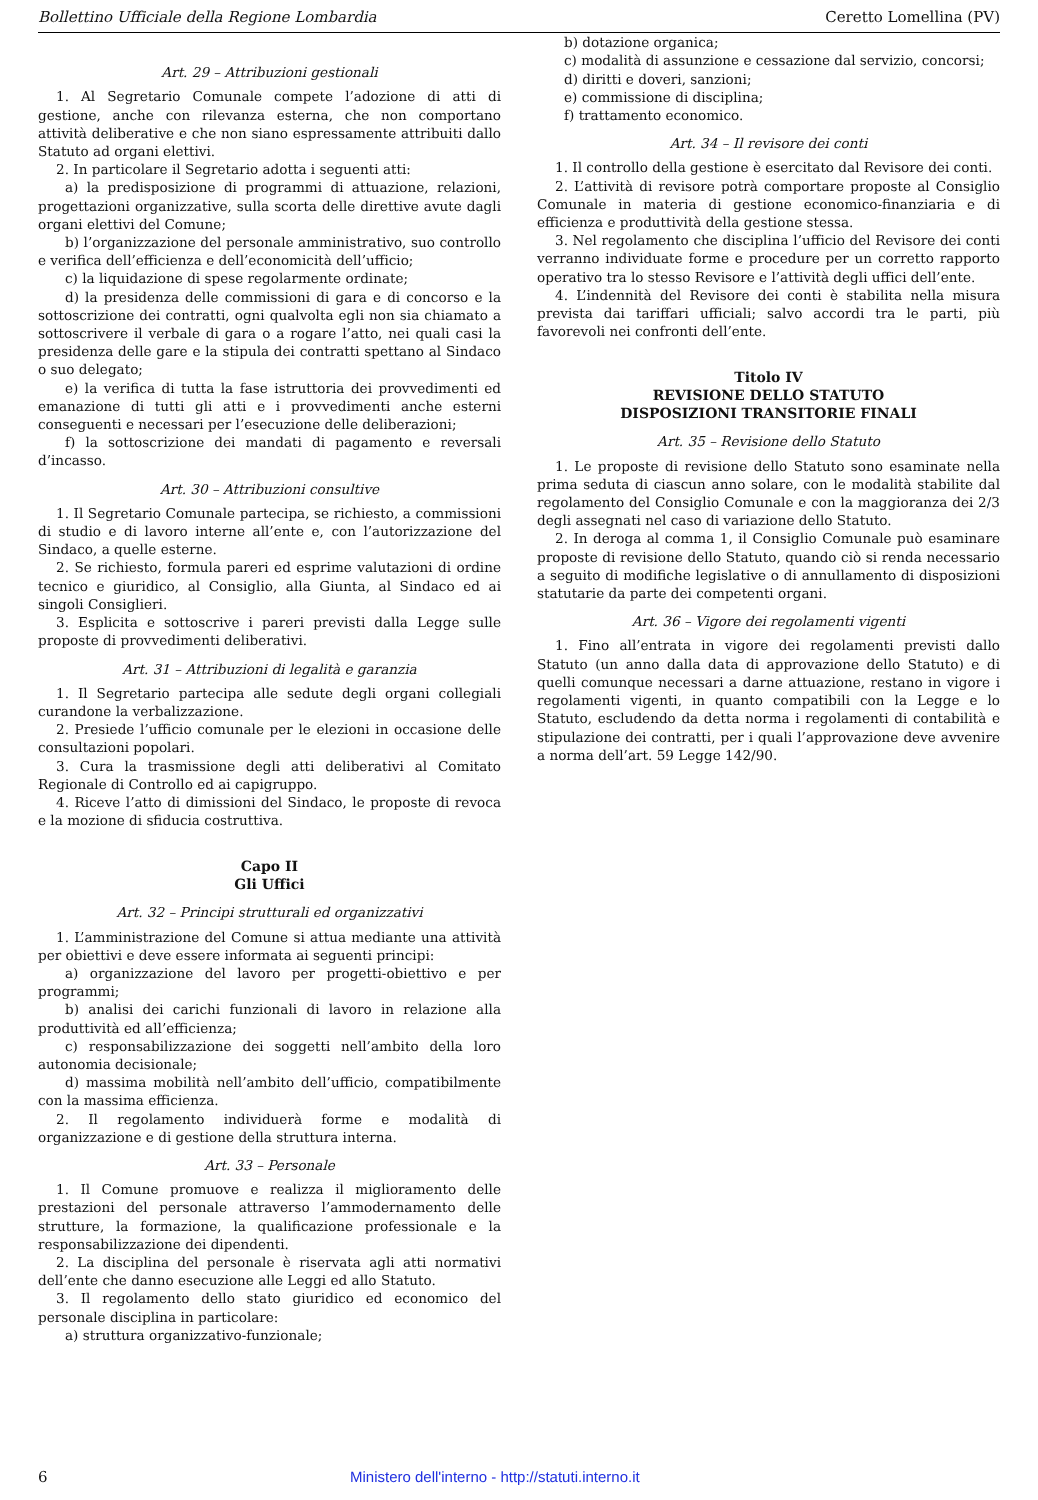Bollettino Ufficiale della Regione Lombardia Ceretto Lomellina (PV)
Art. 29 – Attribuzioni gestionali
1. Al Segretario Comunale compete l’adozione di atti di gestione, anche con rilevanza esterna, che non comportano attività deliberative e che non siano espressamente attribuiti dallo Statuto ad organi elettivi.
2. In particolare il Segretario adotta i seguenti atti:
a) la predisposizione di programmi di attuazione, relazioni, progettazioni organizzative, sulla scorta delle direttive avute dagli organi elettivi del Comune;
b) l’organizzazione del personale amministrativo, suo controllo e verifica dell’efficienza e dell’economicità dell’ufficio;
c) la liquidazione di spese regolarmente ordinate;
d) la presidenza delle commissioni di gara e di concorso e la sottoscrizione dei contratti, ogni qualvolta egli non sia chiamato a sottoscrivere il verbale di gara o a rogare l’atto, nei quali casi la presidenza delle gare e la stipula dei contratti spettano al Sindaco o suo delegato;
e) la verifica di tutta la fase istruttoria dei provvedimenti ed emanazione di tutti gli atti e i provvedimenti anche esterni conseguenti e necessari per l’esecuzione delle deliberazioni;
f) la sottoscrizione dei mandati di pagamento e reversali d’incasso.
Art. 30 – Attribuzioni consultive
1. Il Segretario Comunale partecipa, se richiesto, a commissioni di studio e di lavoro interne all’ente e, con l’autorizzazione del Sindaco, a quelle esterne.
2. Se richiesto, formula pareri ed esprime valutazioni di ordine tecnico e giuridico, al Consiglio, alla Giunta, al Sindaco ed ai singoli Consiglieri.
3. Esplicita e sottoscrive i pareri previsti dalla Legge sulle proposte di provvedimenti deliberativi.
Art. 31 – Attribuzioni di legalità e garanzia
1. Il Segretario partecipa alle sedute degli organi collegiali curandone la verbalizzazione.
2. Presiede l’ufficio comunale per le elezioni in occasione delle consultazioni popolari.
3. Cura la trasmissione degli atti deliberativi al Comitato Regionale di Controllo ed ai capigruppo.
4. Riceve l’atto di dimissioni del Sindaco, le proposte di revoca e la mozione di sfiducia costruttiva.
Capo II
Gli Uffici
Art. 32 – Principi strutturali ed organizzativi
1. L’amministrazione del Comune si attua mediante una attività per obiettivi e deve essere informata ai seguenti principi:
a) organizzazione del lavoro per progetti-obiettivo e per programmi;
b) analisi dei carichi funzionali di lavoro in relazione alla produttività ed all’efficienza;
c) responsabilizzazione dei soggetti nell’ambito della loro autonomia decisionale;
d) massima mobilità nell’ambito dell’ufficio, compatibilmente con la massima efficienza.
2. Il regolamento individuerà forme e modalità di organizzazione e di gestione della struttura interna.
Art. 33 – Personale
1. Il Comune promuove e realizza il miglioramento delle prestazioni del personale attraverso l’ammodernamento delle strutture, la formazione, la qualificazione professionale e la responsabilizzazione dei dipendenti.
2. La disciplina del personale è riservata agli atti normativi dell’ente che danno esecuzione alle Leggi ed allo Statuto.
3. Il regolamento dello stato giuridico ed economico del personale disciplina in particolare:
a) struttura organizzativo-funzionale;
b) dotazione organica;
c) modalità di assunzione e cessazione dal servizio, concorsi;
d) diritti e doveri, sanzioni;
e) commissione di disciplina;
f) trattamento economico.
Art. 34 – Il revisore dei conti
1. Il controllo della gestione è esercitato dal Revisore dei conti.
2. L’attività di revisore potrà comportare proposte al Consiglio Comunale in materia di gestione economico-finanziaria e di efficienza e produttività della gestione stessa.
3. Nel regolamento che disciplina l’ufficio del Revisore dei conti verranno individuate forme e procedure per un corretto rapporto operativo tra lo stesso Revisore e l’attività degli uffici dell’ente.
4. L’indennità del Revisore dei conti è stabilita nella misura prevista dai tariffari ufficiali; salvo accordi tra le parti, più favorevoli nei confronti dell’ente.
Titolo IV
REVISIONE DELLO STATUTO
DISPOSIZIONI TRANSITORIE FINALI
Art. 35 – Revisione dello Statuto
1. Le proposte di revisione dello Statuto sono esaminate nella prima seduta di ciascun anno solare, con le modalità stabilite dal regolamento del Consiglio Comunale e con la maggioranza dei 2/3 degli assegnati nel caso di variazione dello Statuto.
2. In deroga al comma 1, il Consiglio Comunale può esaminare proposte di revisione dello Statuto, quando ciò si renda necessario a seguito di modifiche legislative o di annullamento di disposizioni statutarie da parte dei competenti organi.
Art. 36 – Vigore dei regolamenti vigenti
1. Fino all’entrata in vigore dei regolamenti previsti dallo Statuto (un anno dalla data di approvazione dello Statuto) e di quelli comunque necessari a darne attuazione, restano in vigore i regolamenti vigenti, in quanto compatibili con la Legge e lo Statuto, escludendo da detta norma i regolamenti di contabilità e stipulazione dei contratti, per i quali l’approvazione deve avvenire a norma dell’art. 59 Legge 142/90.
6 Ministero dell'interno - http://statuti.interno.it